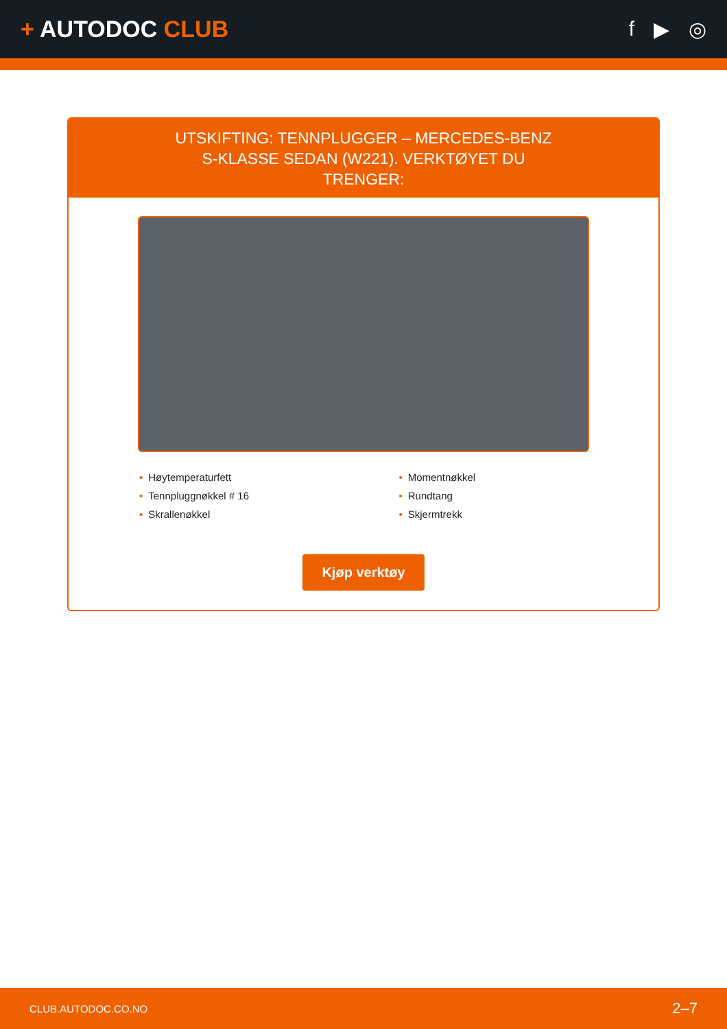+ AUTODOC CLUB f ▶ ◎
UTSKIFTING: TENNPLUGGER – MERCEDES-BENZ S-KLASSE SEDAN (W221). VERKTØYET DU TRENGER:
Høytemperaturfett
Tennpluggnøkkel # 16
Skrallenøkkel
Momentnøkkel
Rundtang
Skjermtrekk
Kjøp verktøy
CLUB.AUTODOC.CO.NO 2–7